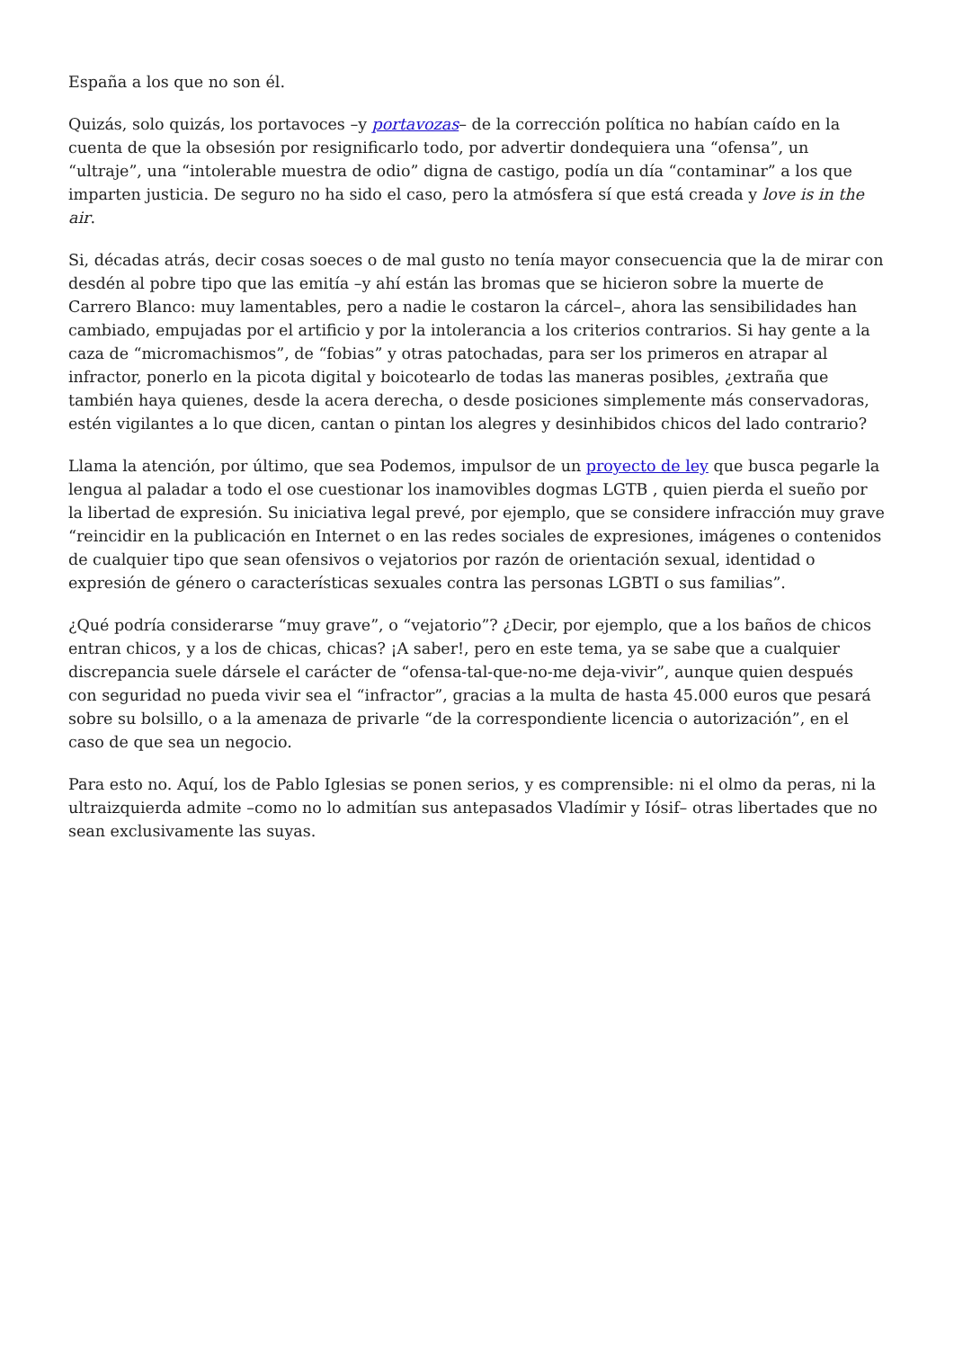España a los que no son él.
Quizás, solo quizás, los portavoces –y portavozas– de la corrección política no habían caído en la cuenta de que la obsesión por resignificarlo todo, por advertir dondequiera una “ofensa”, un “ultraje”, una “intolerable muestra de odio” digna de castigo, podía un día “contaminar” a los que imparten justicia. De seguro no ha sido el caso, pero la atmósfera sí que está creada y love is in the air.
Si, décadas atrás, decir cosas soeces o de mal gusto no tenía mayor consecuencia que la de mirar con desdén al pobre tipo que las emitía –y ahí están las bromas que se hicieron sobre la muerte de Carrero Blanco: muy lamentables, pero a nadie le costaron la cárcel–, ahora las sensibilidades han cambiado, empujadas por el artificio y por la intolerancia a los criterios contrarios. Si hay gente a la caza de “micromachismos”, de “fobias” y otras patochadas, para ser los primeros en atrapar al infractor, ponerlo en la picota digital y boicotearlo de todas las maneras posibles, ¿extraña que también haya quienes, desde la acera derecha, o desde posiciones simplemente más conservadoras, estén vigilantes a lo que dicen, cantan o pintan los alegres y desinhibidos chicos del lado contrario?
Llama la atención, por último, que sea Podemos, impulsor de un proyecto de ley que busca pegarle la lengua al paladar a todo el ose cuestionar los inamovibles dogmas LGTB , quien pierda el sueño por la libertad de expresión. Su iniciativa legal prevé, por ejemplo, que se considere infracción muy grave “reincidir en la publicación en Internet o en las redes sociales de expresiones, imágenes o contenidos de cualquier tipo que sean ofensivos o vejatorios por razón de orientación sexual, identidad o expresión de género o características sexuales contra las personas LGBTI o sus familias”.
¿Qué podría considerarse “muy grave”, o “vejatorio”? ¿Decir, por ejemplo, que a los baños de chicos entran chicos, y a los de chicas, chicas? ¡A saber!, pero en este tema, ya se sabe que a cualquier discrepancia suele dársele el carácter de “ofensa-tal-que-no-me deja-vivir”, aunque quien después con seguridad no pueda vivir sea el “infractor”, gracias a la multa de hasta 45.000 euros que pesará sobre su bolsillo, o a la amenaza de privarle “de la correspondiente licencia o autorización”, en el caso de que sea un negocio.
Para esto no. Aquí, los de Pablo Iglesias se ponen serios, y es comprensible: ni el olmo da peras, ni la ultraizquierda admite –como no lo admitían sus antepasados Vladímir y Iósif– otras libertades que no sean exclusivamente las suyas.